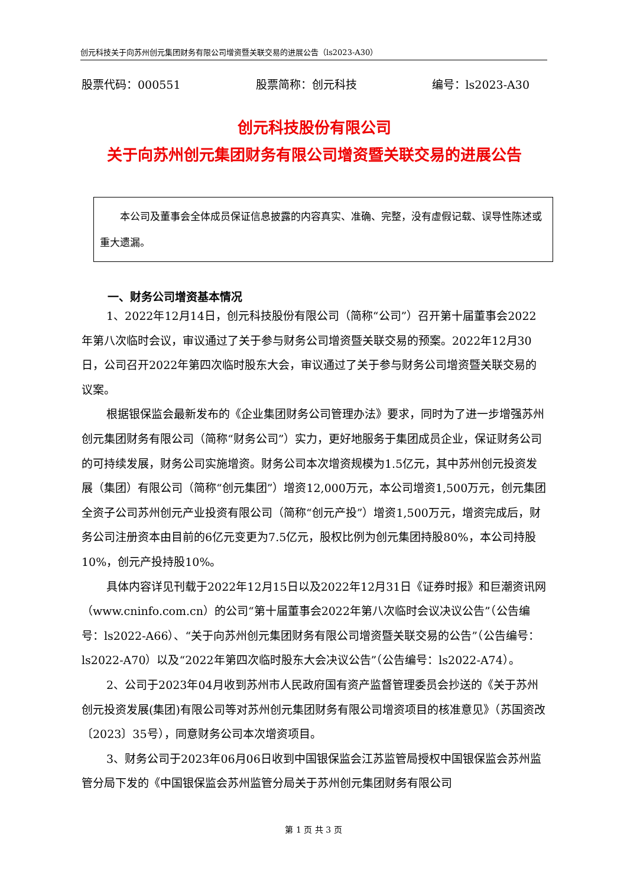创元科技关于向苏州创元集团财务有限公司增资暨关联交易的进展公告（ls2023-A30）
股票代码：000551 股票简称：创元科技 编号：ls2023-A30
创元科技股份有限公司
关于向苏州创元集团财务有限公司增资暨关联交易的进展公告
　　本公司及董事会全体成员保证信息披露的内容真实、准确、完整，没有虚假记载、误导性陈述或重大遗漏。
一、财务公司增资基本情况
1、2022年12月14日，创元科技股份有限公司（简称“公司”）召开第十届董事会2022年第八次临时会议，审议通过了关于参与财务公司增资暨关联交易的预案。2022年12月30日，公司召开2022年第四次临时股东大会，审议通过了关于参与财务公司增资暨关联交易的议案。
根据银保监会最新发布的《企业集团财务公司管理办法》要求，同时为了进一步增强苏州创元集团财务有限公司（简称“财务公司”）实力，更好地服务于集团成员企业，保证财务公司的可持续发展，财务公司实施增资。财务公司本次增资规模为1.5亿元，其中苏州创元投资发展（集团）有限公司（简称“创元集团”）增资12,000万元，本公司增资1,500万元，创元集团全资子公司苏州创元产业投资有限公司（简称“创元产投”）增资1,500万元，增资完成后，财务公司注册资本由目前的6亿元变更为7.5亿元，股权比例为创元集团持股80%，本公司持股10%，创元产投持股10%。
具体内容详见刊载于2022年12月15日以及2022年12月31日《证券时报》和巨潮资讯网（www.cninfo.com.cn）的公司“第十届董事会2022年第八次临时会议决议公告”（公告编号：ls2022-A66）、“关于向苏州创元集团财务有限公司增资暨关联交易的公告”（公告编号：ls2022-A70）以及“2022年第四次临时股东大会决议公告”（公告编号：ls2022-A74）。
2、公司于2023年04月收到苏州市人民政府国有资产监督管理委员会抄送的《关于苏州创元投资发展(集团)有限公司等对苏州创元集团财务有限公司增资项目的核准意见》（苏国资改〔2023〕35号），同意财务公司本次增资项目。
3、财务公司于2023年06月06日收到中国银保监会江苏监管局授权中国银保监会苏州监管分局下发的《中国银保监会苏州监管分局关于苏州创元集团财务有限公司
第 1 页 共 3 页